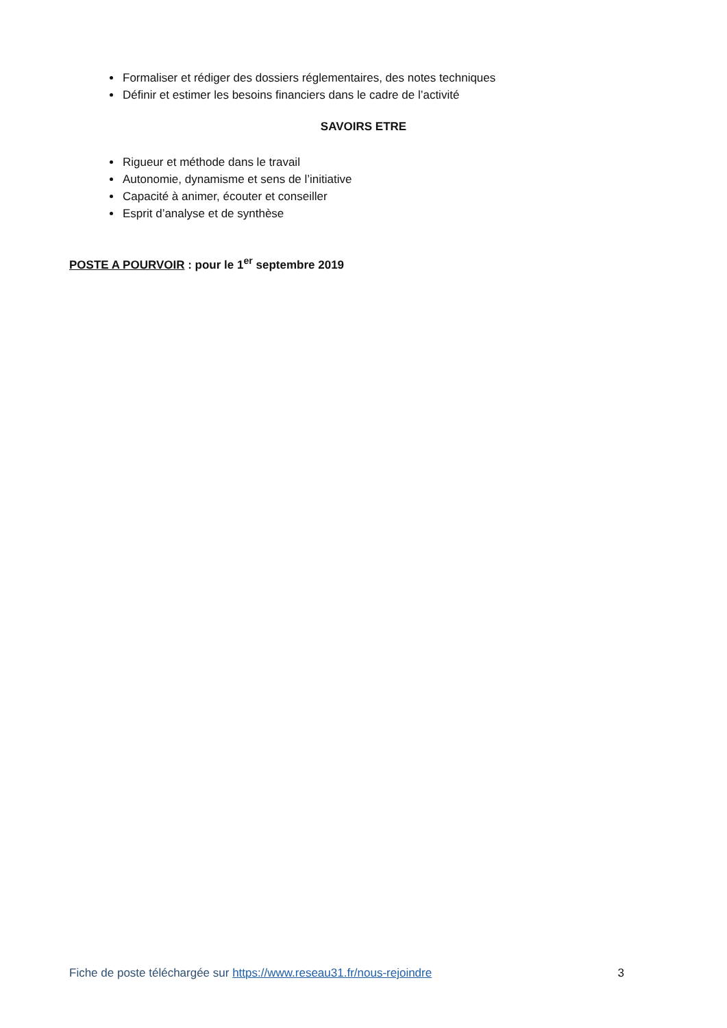Formaliser et rédiger des dossiers réglementaires, des notes techniques
Définir et estimer les besoins financiers dans le cadre de l’activité
SAVOIRS ETRE
Rigueur et méthode dans le travail
Autonomie, dynamisme et sens de l’initiative
Capacité à animer, écouter et conseiller
Esprit d’analyse et de synthèse
POSTE A POURVOIR : pour le 1<sup>er</sup> septembre 2019
Fiche de poste téléchargée sur https://www.reseau31.fr/nous-rejoindre 3